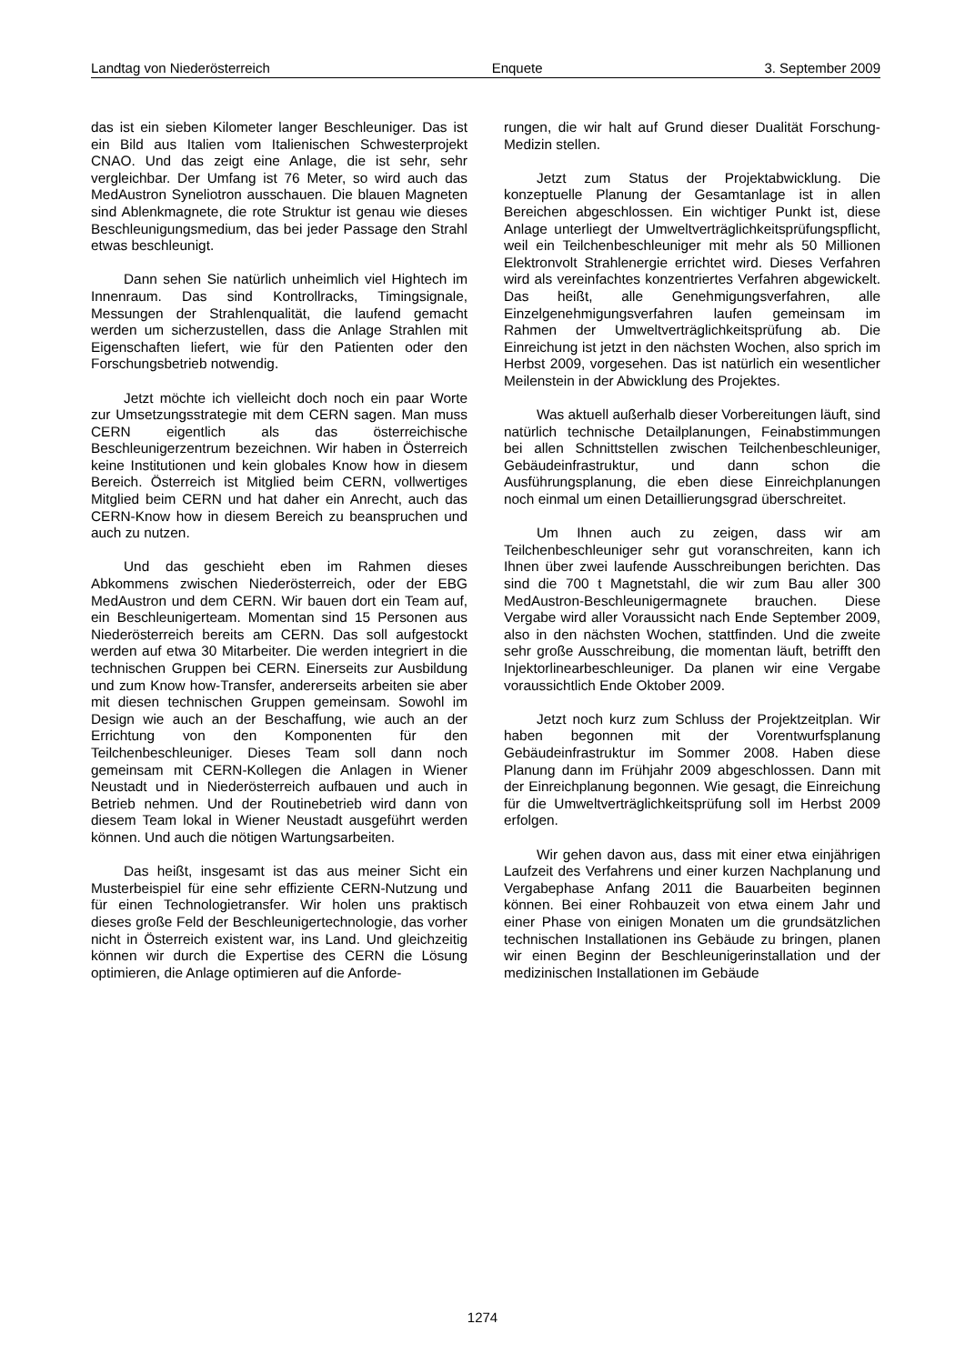Landtag von Niederösterreich Enquete 3. September 2009
das ist ein sieben Kilometer langer Beschleuniger. Das ist ein Bild aus Italien vom Italienischen Schwesterprojekt CNAO. Und das zeigt eine Anlage, die ist sehr, sehr vergleichbar. Der Umfang ist 76 Meter, so wird auch das MedAustron Syneliotron ausschauen. Die blauen Magneten sind Ablenkmagnete, die rote Struktur ist genau wie dieses Beschleunigungsmedium, das bei jeder Passage den Strahl etwas beschleunigt.
Dann sehen Sie natürlich unheimlich viel Hightech im Innenraum. Das sind Kontrollracks, Timingsignale, Messungen der Strahlenqualität, die laufend gemacht werden um sicherzustellen, dass die Anlage Strahlen mit Eigenschaften liefert, wie für den Patienten oder den Forschungsbetrieb notwendig.
Jetzt möchte ich vielleicht doch noch ein paar Worte zur Umsetzungsstrategie mit dem CERN sagen. Man muss CERN eigentlich als das österreichische Beschleunigerzentrum bezeichnen. Wir haben in Österreich keine Institutionen und kein globales Know how in diesem Bereich. Österreich ist Mitglied beim CERN, vollwertiges Mitglied beim CERN und hat daher ein Anrecht, auch das CERN-Know how in diesem Bereich zu beanspruchen und auch zu nutzen.
Und das geschieht eben im Rahmen dieses Abkommens zwischen Niederösterreich, oder der EBG MedAustron und dem CERN. Wir bauen dort ein Team auf, ein Beschleunigerteam. Momentan sind 15 Personen aus Niederösterreich bereits am CERN. Das soll aufgestockt werden auf etwa 30 Mitarbeiter. Die werden integriert in die technischen Gruppen bei CERN. Einerseits zur Ausbildung und zum Know how-Transfer, andererseits arbeiten sie aber mit diesen technischen Gruppen gemeinsam. Sowohl im Design wie auch an der Beschaffung, wie auch an der Errichtung von den Komponenten für den Teilchenbeschleuniger. Dieses Team soll dann noch gemeinsam mit CERN-Kollegen die Anlagen in Wiener Neustadt und in Niederösterreich aufbauen und auch in Betrieb nehmen. Und der Routinebetrieb wird dann von diesem Team lokal in Wiener Neustadt ausgeführt werden können. Und auch die nötigen Wartungsarbeiten.
Das heißt, insgesamt ist das aus meiner Sicht ein Musterbeispiel für eine sehr effiziente CERN-Nutzung und für einen Technologietransfer. Wir holen uns praktisch dieses große Feld der Beschleunigertechnologie, das vorher nicht in Österreich existent war, ins Land. Und gleichzeitig können wir durch die Expertise des CERN die Lösung optimieren, die Anlage optimieren auf die Anforde-
rungen, die wir halt auf Grund dieser Dualität Forschung-Medizin stellen.
Jetzt zum Status der Projektabwicklung. Die konzeptuelle Planung der Gesamtanlage ist in allen Bereichen abgeschlossen. Ein wichtiger Punkt ist, diese Anlage unterliegt der Umweltverträglichkeitsprüfungspflicht, weil ein Teilchenbeschleuniger mit mehr als 50 Millionen Elektronvolt Strahlenergie errichtet wird. Dieses Verfahren wird als vereinfachtes konzentriertes Verfahren abgewickelt. Das heißt, alle Genehmigungsverfahren, alle Einzelgenehmigungsverfahren laufen gemeinsam im Rahmen der Umweltverträglichkeitsprüfung ab. Die Einreichung ist jetzt in den nächsten Wochen, also sprich im Herbst 2009, vorgesehen. Das ist natürlich ein wesentlicher Meilenstein in der Abwicklung des Projektes.
Was aktuell außerhalb dieser Vorbereitungen läuft, sind natürlich technische Detailplanungen, Feinabstimmungen bei allen Schnittstellen zwischen Teilchenbeschleuniger, Gebäudeinfrastruktur, und dann schon die Ausführungsplanung, die eben diese Einreichplanungen noch einmal um einen Detaillierungsgrad überschreitet.
Um Ihnen auch zu zeigen, dass wir am Teilchenbeschleuniger sehr gut voranschreiten, kann ich Ihnen über zwei laufende Ausschreibungen berichten. Das sind die 700 t Magnetstahl, die wir zum Bau aller 300 MedAustron-Beschleunigermagnete brauchen. Diese Vergabe wird aller Voraussicht nach Ende September 2009, also in den nächsten Wochen, stattfinden. Und die zweite sehr große Ausschreibung, die momentan läuft, betrifft den Injektorlinearbeschleuniger. Da planen wir eine Vergabe voraussichtlich Ende Oktober 2009.
Jetzt noch kurz zum Schluss der Projektzeitplan. Wir haben begonnen mit der Vorentwurfsplanung Gebäudeinfrastruktur im Sommer 2008. Haben diese Planung dann im Frühjahr 2009 abgeschlossen. Dann mit der Einreichplanung begonnen. Wie gesagt, die Einreichung für die Umweltverträglichkeitsprüfung soll im Herbst 2009 erfolgen.
Wir gehen davon aus, dass mit einer etwa einjährigen Laufzeit des Verfahrens und einer kurzen Nachplanung und Vergabephase Anfang 2011 die Bauarbeiten beginnen können. Bei einer Rohbauzeit von etwa einem Jahr und einer Phase von einigen Monaten um die grundsätzlichen technischen Installationen ins Gebäude zu bringen, planen wir einen Beginn der Beschleunigerinstallation und der medizinischen Installationen im Gebäude
1274